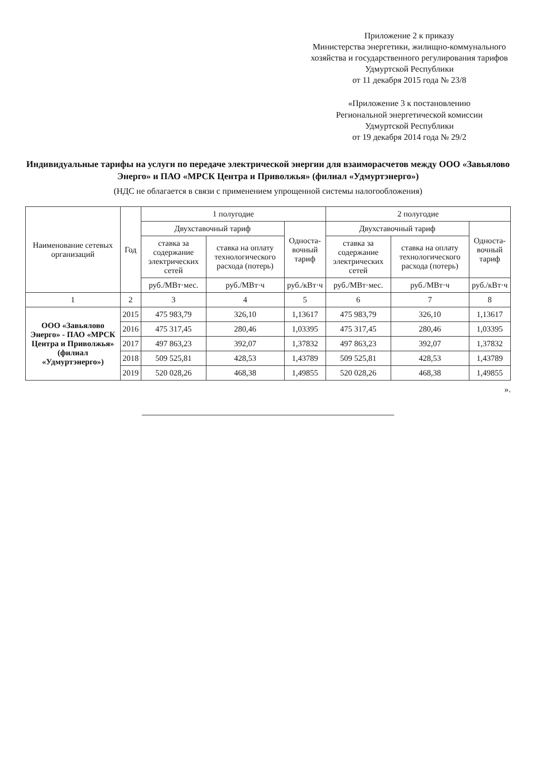Приложение 2 к приказу
Министерства энергетики, жилищно-коммунального хозяйства и государственного регулирования тарифов Удмуртской Республики
от 11 декабря 2015 года № 23/8
«Приложение 3 к постановлению
Региональной энергетической комиссии
Удмуртской Республики
от 19 декабря 2014 года № 29/2
Индивидуальные тарифы на услуги по передаче электрической энергии для взаиморасчетов между ООО «Завьялово Энерго» и ПАО «МРСК Центра и Приволжья» (филиал «Удмуртэнерго»)
(НДС не облагается в связи с применением упрощенной системы налогообложения)
| Наименование сетевых организаций | Год | 1 полугодие | | | 2 полугодие | | |
| --- | --- | --- | --- | --- | --- | --- | --- |
| | | Двухставочный тариф | | Односта-вочный тариф | Двухставочный тариф | | Односта-вочный тариф |
| | | ставка за содержание электрических сетей | ставка на оплату технологического расхода (потерь) | | ставка за содержание электрических сетей | ставка на оплату технологического расхода (потерь) | |
| | | руб./МВт·мес. | руб./МВт·ч | руб./кВт·ч | руб./МВт·мес. | руб./МВт·ч | руб./кВт·ч |
| 1 | 2 | 3 | 4 | 5 | 6 | 7 | 8 |
| ООО «Завьялово Энерго» - ПАО «МРСК Центра и Приволжья» (филиал «Удмуртэнерго») | 2015 | 475 983,79 | 326,10 | 1,13617 | 475 983,79 | 326,10 | 1,13617 |
| | 2016 | 475 317,45 | 280,46 | 1,03395 | 475 317,45 | 280,46 | 1,03395 |
| | 2017 | 497 863,23 | 392,07 | 1,37832 | 497 863,23 | 392,07 | 1,37832 |
| | 2018 | 509 525,81 | 428,53 | 1,43789 | 509 525,81 | 428,53 | 1,43789 |
| | 2019 | 520 028,26 | 468,38 | 1,49855 | 520 028,26 | 468,38 | 1,49855 |
».